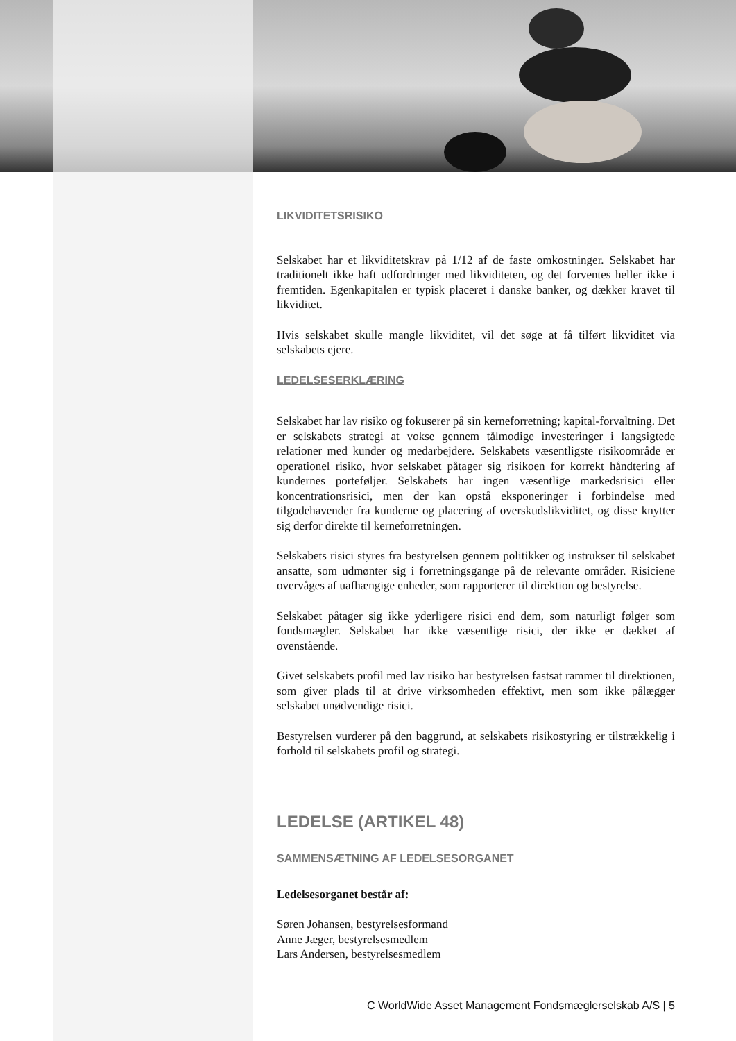LIKVIDITETSRISIKO
Selskabet har et likviditetskrav på 1/12 af de faste omkostninger. Selskabet har traditionelt ikke haft udfordringer med likviditeten, og det forventes heller ikke i fremtiden. Egenkapitalen er typisk placeret i danske banker, og dækker kravet til likviditet.
Hvis selskabet skulle mangle likviditet, vil det søge at få tilført likviditet via selskabets ejere.
LEDELSESERKLÆRING
Selskabet har lav risiko og fokuserer på sin kerneforretning; kapital-forvaltning. Det er selskabets strategi at vokse gennem tålmodige investeringer i langsigtede relationer med kunder og medarbejdere. Selskabets væsentligste risikoområde er operationel risiko, hvor selskabet påtager sig risikoen for korrekt håndtering af kundernes porteføljer. Selskabets har ingen væsentlige markedsrisici eller koncentrationsrisici, men der kan opstå eksponeringer i forbindelse med tilgodehavender fra kunderne og placering af overskudslikviditet, og disse knytter sig derfor direkte til kerneforretningen.
Selskabets risici styres fra bestyrelsen gennem politikker og instrukser til selskabet ansatte, som udmønter sig i forretningsgange på de relevante områder. Risiciene overvåges af uafhængige enheder, som rapporterer til direktion og bestyrelse.
Selskabet påtager sig ikke yderligere risici end dem, som naturligt følger som fondsmægler. Selskabet har ikke væsentlige risici, der ikke er dækket af ovenstående.
Givet selskabets profil med lav risiko har bestyrelsen fastsat rammer til direktionen, som giver plads til at drive virksomheden effektivt, men som ikke pålægger selskabet unødvendige risici.
Bestyrelsen vurderer på den baggrund, at selskabets risikostyring er tilstrækkelig i forhold til selskabets profil og strategi.
LEDELSE (ARTIKEL 48)
SAMMENSÆTNING AF LEDELSESORGANET
Ledelsesorganet består af:
Søren Johansen, bestyrelsesformand
Anne Jæger, bestyrelsesmedlem
Lars Andersen, bestyrelsesmedlem
C WorldWide Asset Management Fondsmæglerselskab A/S | 5